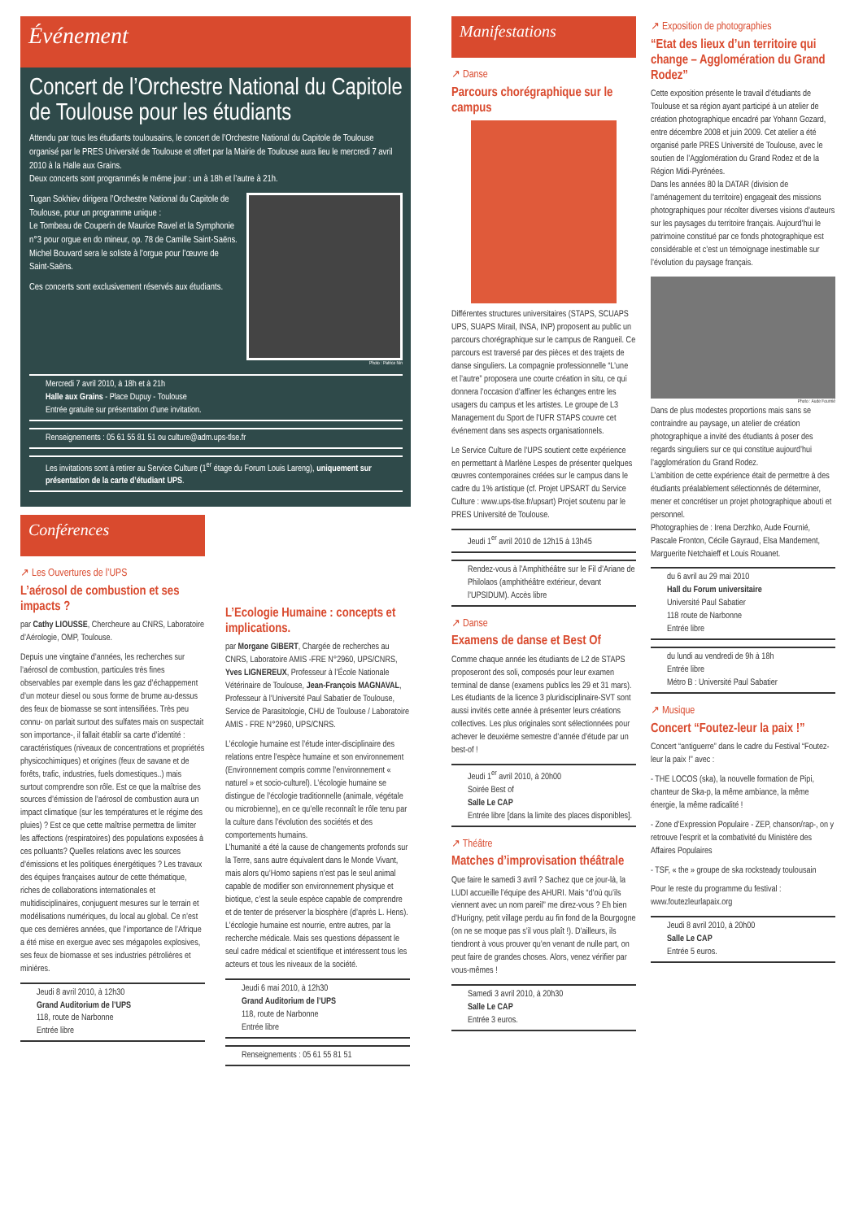Événement
Concert de l’Orchestre National du Capitole de Toulouse pour les étudiants
Attendu par tous les étudiants toulousains, le concert de l’Orchestre National du Capitole de Toulouse organisé par le PRES Université de Toulouse et offert par la Mairie de Toulouse aura lieu le mercredi 7 avril 2010 à la Halle aux Grains.
Deux concerts sont programmés le même jour : un à 18h et l’autre à 21h.
Tugan Sokhiev dirigera l’Orchestre National du Capitole de Toulouse, pour un programme unique :
Le Tombeau de Couperin de Maurice Ravel et la Symphonie n°3 pour orgue en do mineur, op. 78 de Camille Saint-Saëns.
Michel Bouvard sera le soliste à l’orgue pour l’œuvre de Saint-Saëns.
Ces concerts sont exclusivement réservés aux étudiants.
Photo : Patrice Nin
Mercredi 7 avril 2010, à 18h et à 21h
Halle aux Grains - Place Dupuy - Toulouse
Entrée gratuite sur présentation d’une invitation.
Renseignements : 05 61 55 81 51 ou culture@adm.ups-tlse.fr
Les invitations sont à retirer au Service Culture (1<sup>er</sup> étage du Forum Louis Lareng), uniquement sur présentation de la carte d’étudiant UPS.
Conférences
↗ Les Ouvertures de l’UPS
L’aérosol de combustion et ses impacts ?
par Cathy LIOUSSE, Chercheure au CNRS, Laboratoire d’Aérologie, OMP, Toulouse.
Depuis une vingtaine d’années, les recherches sur l’aérosol de combustion, particules très fines observables par exemple dans les gaz d’échappement d’un moteur diesel ou sous forme de brume au-dessus des feux de biomasse se sont intensifiées. Très peu connu- on parlait surtout des sulfates mais on suspectait son importance-, il fallait établir sa carte d’identité : caractéristiques (niveaux de concentrations et propriétés physicochimiques) et origines (feux de savane et de forêts, trafic, industries, fuels domestiques..) mais surtout comprendre son rôle. Est ce que la maîtrise des sources d’émission de l’aérosol de combustion aura un impact climatique (sur les températures et le régime des pluies) ? Est ce que cette maîtrise permettra de limiter les affections (respiratoires) des populations exposées à ces polluants? Quelles relations avec les sources d’émissions et les politiques énergétiques ? Les travaux des équipes françaises autour de cette thématique, riches de collaborations internationales et multidisciplinaires, conjuguent mesures sur le terrain et modélisations numériques, du local au global. Ce n’est que ces dernières années, que l’importance de l’Afrique a été mise en exergue avec ses mégapoles explosives, ses feux de biomasse et ses industries pétrolières et minières.
Jeudi 8 avril 2010, à 12h30
Grand Auditorium de l’UPS
118, route de Narbonne
Entrée libre
L’Ecologie Humaine : concepts et implications.
par Morgane GIBERT, Chargée de recherches au CNRS, Laboratoire AMIS -FRE N°2960, UPS/CNRS, Yves LIGNEREUX, Professeur à l’École Nationale Vétérinaire de Toulouse, Jean-François MAGNAVAL, Professeur à l’Université Paul Sabatier de Toulouse, Service de Parasitologie, CHU de Toulouse / Laboratoire AMIS - FRE N°2960, UPS/CNRS.
L’écologie humaine est l’étude inter-disciplinaire des relations entre l’espèce humaine et son environnement (Environnement compris comme l’environnement « naturel » et socio-culturel). L’écologie humaine se distingue de l’écologie traditionnelle (animale, végétale ou microbienne), en ce qu’elle reconnaît le rôle tenu par la culture dans l’évolution des sociétés et des comportements humains.
L’humanité a été la cause de changements profonds sur la Terre, sans autre équivalent dans le Monde Vivant, mais alors qu’Homo sapiens n’est pas le seul animal capable de modifier son environnement physique et biotique, c’est la seule espèce capable de comprendre et de tenter de préserver la biosphère (d’après L. Hens).
L’écologie humaine est nourrie, entre autres, par la recherche médicale. Mais ses questions dépassent le seul cadre médical et scientifique et intéressent tous les acteurs et tous les niveaux de la société.
Jeudi 6 mai 2010, à 12h30
Grand Auditorium de l’UPS
118, route de Narbonne
Entrée libre
Renseignements : 05 61 55 81 51
Manifestations
↗ Danse
Parcours chorégraphique sur le campus
Différentes structures universitaires (STAPS, SCUAPS UPS, SUAPS Mirail, INSA, INP) proposent au public un parcours chorégraphique sur le campus de Rangueil. Ce parcours est traversé par des pièces et des trajets de danse singuliers. La compagnie professionnelle “L’une et l’autre” proposera une courte création in situ, ce qui donnera l’occasion d’affiner les échanges entre les usagers du campus et les artistes. Le groupe de L3 Management du Sport de l’UFR STAPS couvre cet événement dans ses aspects organisationnels.
Le Service Culture de l’UPS soutient cette expérience en permettant à Marlène Lespes de présenter quelques œuvres contemporaines créées sur le campus dans le cadre du 1% artistique (cf. Projet UPSART du Service Culture : www.ups-tlse.fr/upsart) Projet soutenu par le PRES Université de Toulouse.
Jeudi 1<sup>er</sup> avril 2010 de 12h15 à 13h45
Rendez-vous à l’Amphithéâtre sur le Fil d’Ariane de Philolaos (amphithéâtre extérieur, devant l’UPSIDUM). Accès libre
↗ Danse
Examens de danse et Best Of
Comme chaque année les étudiants de L2 de STAPS proposeront des soli, composés pour leur examen terminal de danse (examens publics les 29 et 31 mars). Les étudiants de la licence 3 pluridisciplinaire-SVT sont aussi invités cette année à présenter leurs créations collectives. Les plus originales sont sélectionnées pour achever le deuxième semestre d’année d’étude par un best-of !
Jeudi 1<sup>er</sup> avril 2010, à 20h00
Soirée Best of
Salle Le CAP
Entrée libre [dans la limite des places disponibles].
↗ Théâtre
Matches d’improvisation théâtrale
Que faire le samedi 3 avril ? Sachez que ce jour-là, la LUDI accueille l’équipe des AHURI. Mais “d’où qu’ils viennent avec un nom pareil” me direz-vous ? Eh bien d’Hurigny, petit village perdu au fin fond de la Bourgogne (on ne se moque pas s’il vous plaît !). D’ailleurs, ils tiendront à vous prouver qu’en venant de nulle part, on peut faire de grandes choses. Alors, venez vérifier par vous-mêmes !
Samedi 3 avril 2010, à 20h30
Salle Le CAP
Entrée 3 euros.
↗ Exposition de photographies
“Etat des lieux d’un territoire qui change – Agglomération du Grand Rodez”
Cette exposition présente le travail d’étudiants de Toulouse et sa région ayant participé à un atelier de création photographique encadré par Yohann Gozard, entre décembre 2008 et juin 2009. Cet atelier a été organisé parle PRES Université de Toulouse, avec le soutien de l’Agglomération du Grand Rodez et de la Région Midi-Pyrénées.
Dans les années 80 la DATAR (division de l’aménagement du territoire) engageait des missions photographiques pour récolter diverses visions d’auteurs sur les paysages du territoire français. Aujourd’hui le patrimoine constitué par ce fonds photographique est considérable et c’est un témoignage inestimable sur l’évolution du paysage français.
Photo : Aude Fournié
Dans de plus modestes proportions mais sans se contraindre au paysage, un atelier de création photographique a invité des étudiants à poser des regards singuliers sur ce qui constitue aujourd’hui l’agglomération du Grand Rodez.
L’ambition de cette expérience était de permettre à des étudiants préalablement sélectionnés de déterminer, mener et concrétiser un projet photographique abouti et personnel.
Photographies de : Irena Derzhko, Aude Fournié, Pascale Fronton, Cécile Gayraud, Elsa Mandement, Marguerite Netchaieff et Louis Rouanet.
du 6 avril au 29 mai 2010
Hall du Forum universitaire
Université Paul Sabatier
118 route de Narbonne
Entrée libre
du lundi au vendredi de 9h à 18h
Entrée libre
Métro B : Université Paul Sabatier
↗ Musique
Concert “Foutez-leur la paix !”
Concert “antiguerre” dans le cadre du Festival “Foutez-leur la paix !” avec :
- THE LOCOS (ska), la nouvelle formation de Pipi, chanteur de Ska-p, la même ambiance, la même énergie, la même radicalité !
- Zone d’Expression Populaire - ZEP, chanson/rap-, on y retrouve l’esprit et la combativité du Ministère des Affaires Populaires
- TSF, « the » groupe de ska rocksteady toulousain
Pour le reste du programme du festival : www.foutezleurlapaix.org
Jeudi 8 avril 2010, à 20h00
Salle Le CAP
Entrée 5 euros.